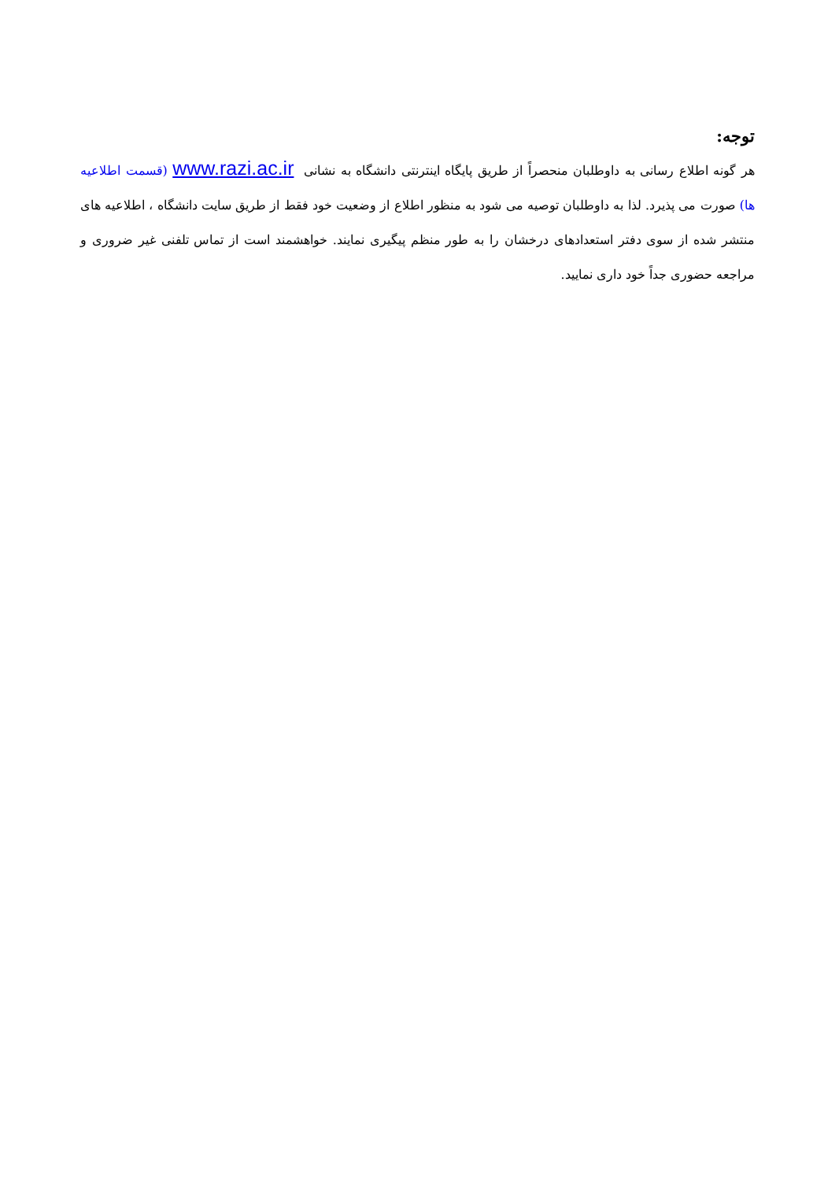توجه:
هر گونه اطلاع رسانی به داوطلبان منحصراً از طریق پایگاه اینترنتی دانشگاه به نشانی www.razi.ac.ir (قسمت اطلاعیه ها) صورت می پذیرد. لذا به داوطلبان توصیه می شود به منظور اطلاع از وضعیت خود فقط از طریق سایت دانشگاه ، اطلاعیه های منتشر شده از سوی دفتر استعدادهای درخشان را به طور منظم پیگیری نمایند. خواهشمند است از تماس تلفنی غیر ضروری و مراجعه حضوری جداً خود داری نمایید.